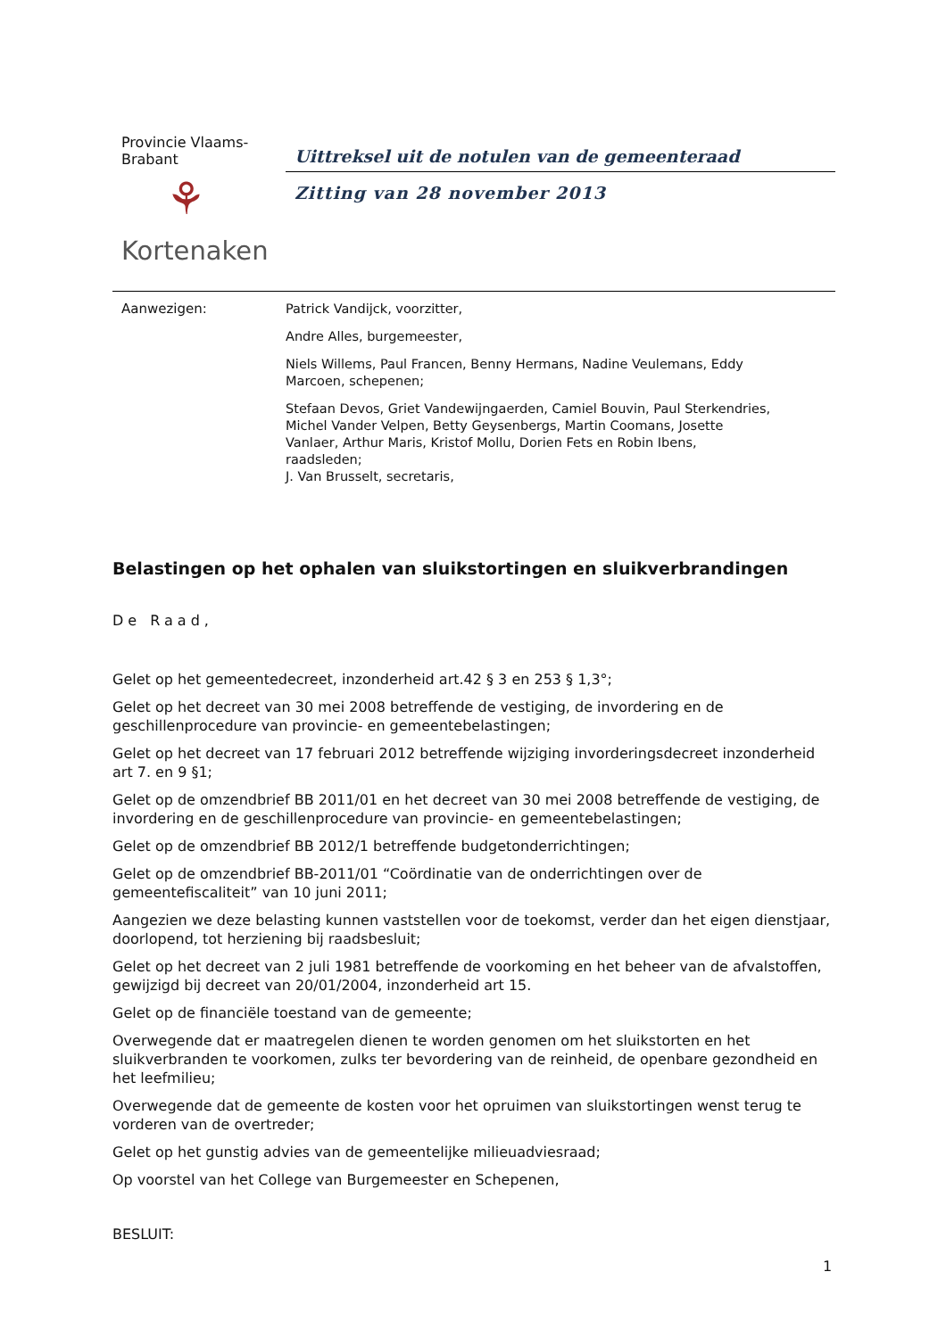Provincie Vlaams-
Brabant
⚘
Kortenaken
Uittreksel uit de notulen van de gemeenteraad
Zitting van 28 november 2013
Aanwezigen:
Patrick Vandijck, voorzitter,
Andre Alles, burgemeester,
Niels Willems, Paul Francen, Benny Hermans, Nadine Veulemans, Eddy
Marcoen, schepenen;
Stefaan Devos, Griet Vandewijngaerden, Camiel Bouvin, Paul Sterkendries,
Michel Vander Velpen, Betty Geysenbergs, Martin Coomans, Josette
Vanlaer, Arthur Maris, Kristof Mollu, Dorien Fets en Robin Ibens,
raadsleden;
J. Van Brusselt, secretaris,
Belastingen op het ophalen van sluikstortingen en sluikverbrandingen
De Raad,
Gelet op het gemeentedecreet, inzonderheid art.42 § 3 en 253 § 1,3°;
Gelet op het decreet van 30 mei 2008 betreffende de vestiging, de invordering en de geschillenprocedure van provincie- en gemeentebelastingen;
Gelet op het decreet van 17 februari 2012 betreffende wijziging invorderingsdecreet inzonderheid art 7. en 9 §1;
Gelet op de omzendbrief BB 2011/01 en het decreet van 30 mei 2008 betreffende de vestiging, de invordering en de geschillenprocedure van provincie- en gemeentebelastingen;
Gelet op de omzendbrief BB 2012/1 betreffende budgetonderrichtingen;
Gelet op de omzendbrief BB-2011/01 “Coördinatie van de onderrichtingen over de gemeentefiscaliteit” van 10 juni 2011;
Aangezien we deze belasting kunnen vaststellen voor de toekomst, verder dan het eigen dienstjaar, doorlopend, tot herziening bij raadsbesluit;
Gelet op het decreet van 2 juli 1981 betreffende de voorkoming en het beheer van de afvalstoffen, gewijzigd bij decreet van 20/01/2004, inzonderheid art 15.
Gelet op de financiële toestand van de gemeente;
Overwegende dat er maatregelen dienen te worden genomen om het sluikstorten en het sluikverbranden te voorkomen, zulks ter bevordering van de reinheid, de openbare gezondheid en het leefmilieu;
Overwegende dat de gemeente de kosten voor het opruimen van sluikstortingen wenst terug te vorderen van de overtreder;
Gelet op het gunstig advies van de gemeentelijke milieuadviesraad;
Op voorstel van het College van Burgemeester en Schepenen,
BESLUIT:
1